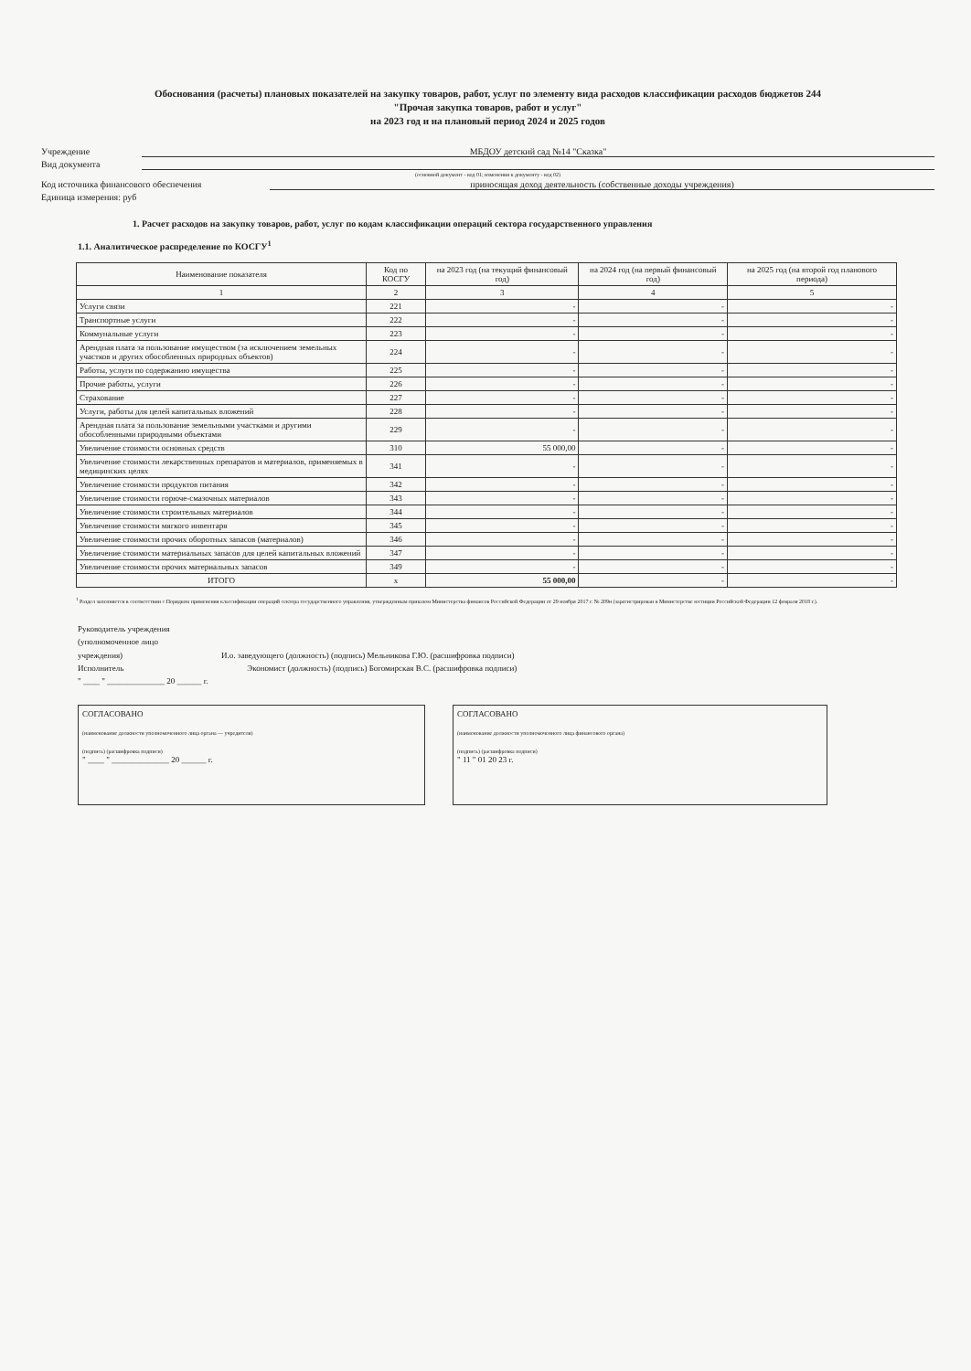Обоснования (расчеты) плановых показателей на закупку товаров, работ, услуг по элементу вида расходов классификации расходов бюджетов 244
"Прочая закупка товаров, работ и услуг"
на 2023 год и на плановый период 2024 и 2025 годов
Учреждение МБДОУ детский сад №14 "Сказка"
Вид документа
(основной документ - код 01; изменения к документу - код 02)
Код источника финансового обеспечения приносящая доход деятельность (собственные доходы учреждения)
Единица измерения: руб
1. Расчет расходов на закупку товаров, работ, услуг по кодам классификации операций сектора государственного управления
1.1. Аналитическое распределение по КОСГУ<sup>1</sup>
| Наименование показателя | Код по КОСГУ | на 2023 год (на текущий финансовый год) | на 2024 год (на первый финансовый год) | на 2025 год (на второй год планового периода) |
| --- | --- | --- | --- | --- |
| 1 | 2 | 3 | 4 | 5 |
| Услуги связи | 221 | - | - | - |
| Транспортные услуги | 222 | - | - | - |
| Коммунальные услуги | 223 | - | - | - |
| Арендная плата за пользование имуществом (за исключением земельных участков и других обособленных природных объектов) | 224 | - | - | - |
| Работы, услуги по содержанию имущества | 225 | - | - | - |
| Прочие работы, услуги | 226 | - | - | - |
| Страхование | 227 | - | - | - |
| Услуги, работы для целей капитальных вложений | 228 | - | - | - |
| Арендная плата за пользование земельными участками и другими обособленными природными объектами | 229 | - | - | - |
| Увеличение стоимости основных средств | 310 | 55 000,00 | - | - |
| Увеличение стоимости лекарственных препаратов и материалов, применяемых в медицинских целях | 341 | - | - | - |
| Увеличение стоимости продуктов питания | 342 | - | - | - |
| Увеличение стоимости горюче-смазочных материалов | 343 | - | - | - |
| Увеличение стоимости строительных материалов | 344 | - | - | - |
| Увеличение стоимости мягкого инвентаря | 345 | - | - | - |
| Увеличение стоимости прочих оборотных запасов (материалов) | 346 | - | - | - |
| Увеличение стоимости материальных запасов для целей капитальных вложений | 347 | - | - | - |
| Увеличение стоимости прочих материальных запасов | 349 | - | - | - |
| ИТОГО | x | 55 000,00 | - | - |
<sup>1</sup> Раздел заполняется в соответствии с Порядком применения классификации операций сектора государственного управления, утвержденным приказом Министерства финансов Российской Федерации от 29 ноября 2017 г. № 209н (зарегистрирован в Министерстве юстиции Российской Федерации 12 февраля 2018 г.).
Руководитель учреждения
(уполномоченное лицо
учреждения) И.о. заведующего (должность) (подпись) Мельникова Г.Ю. (расшифровка подписи)
Исполнитель Экономист (должность) (подпись) Богомирская В.С. (расшифровка подписи)
" ____ " ______________ 20 ______ г.
СОГЛАСОВАНО
(наименование должности уполномоченного лица органа — учредителя)
(подпись) (расшифровка подписи)
" ____ " ______________ 20 ______ г.
СОГЛАСОВАНО
(наименование должности уполномоченного лица финансового органа)
(подпись) (расшифровка подписи)
" 11 " 01 20 23 г.